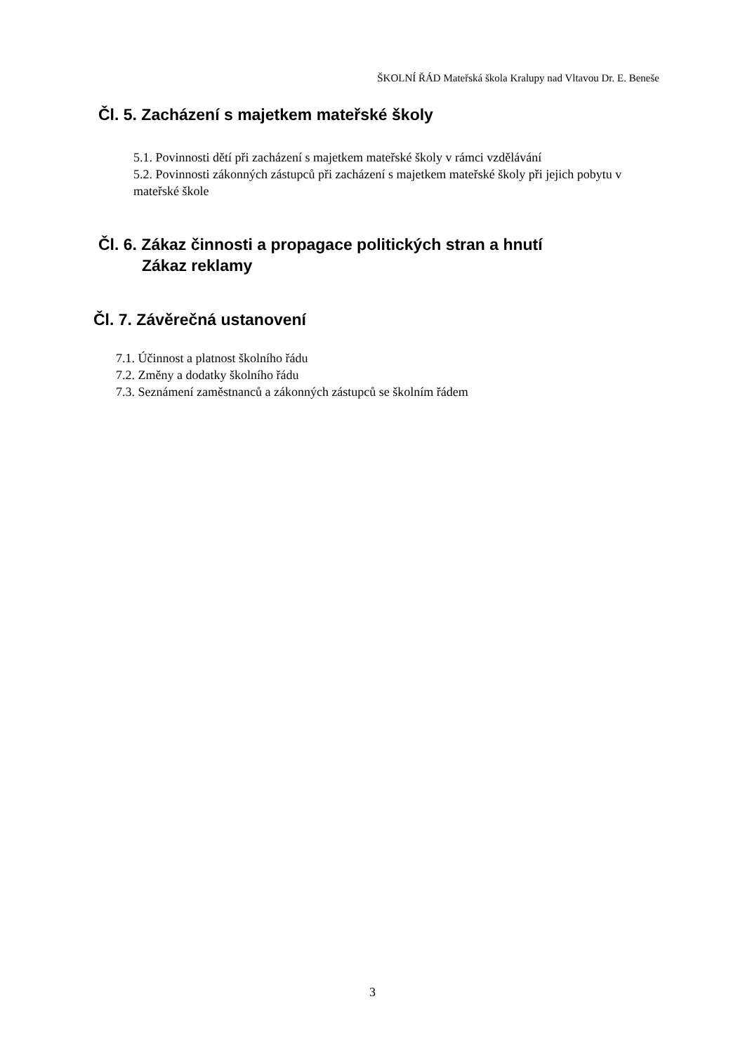ŠKOLNÍ ŘÁD Mateřská škola Kralupy nad Vltavou Dr. E. Beneše
Čl. 5. Zacházení s majetkem mateřské školy
5.1. Povinnosti dětí při zacházení s majetkem mateřské školy v rámci vzdělávání
5.2. Povinnosti zákonných zástupců při zacházení s majetkem mateřské školy při jejich pobytu v mateřské škole
Čl. 6. Zákaz činnosti a propagace politických stran a hnutí
Zákaz reklamy
Čl. 7. Závěrečná ustanovení
7.1. Účinnost a platnost školního řádu
7.2. Změny a dodatky školního řádu
7.3. Seznámení zaměstnanců a zákonných zástupců se školním řádem
3